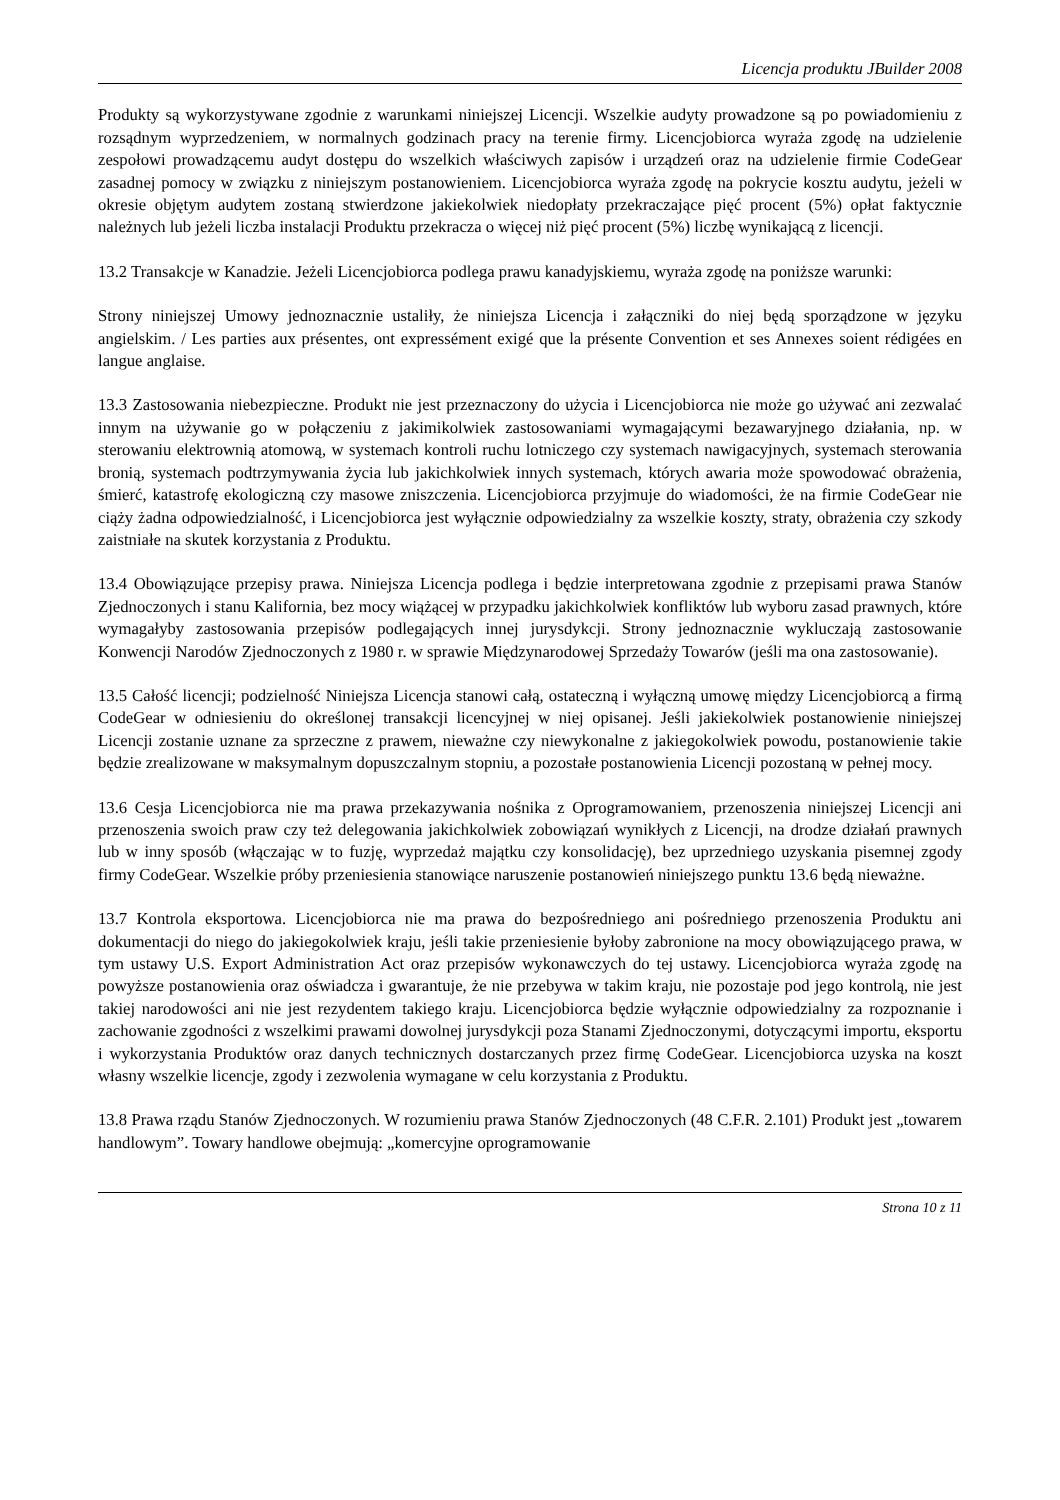Licencja produktu JBuilder 2008
Produkty są wykorzystywane zgodnie z warunkami niniejszej Licencji. Wszelkie audyty prowadzone są po powiadomieniu z rozsądnym wyprzedzeniem, w normalnych godzinach pracy na terenie firmy. Licencjobiorca wyraża zgodę na udzielenie zespołowi prowadzącemu audyt dostępu do wszelkich właściwych zapisów i urządzeń oraz na udzielenie firmie CodeGear zasadnej pomocy w związku z niniejszym postanowieniem. Licencjobiorca wyraża zgodę na pokrycie kosztu audytu, jeżeli w okresie objętym audytem zostaną stwierdzone jakiekolwiek niedopłaty przekraczające pięć procent (5%) opłat faktycznie należnych lub jeżeli liczba instalacji Produktu przekracza o więcej niż pięć procent (5%) liczbę wynikającą z licencji.
13.2 Transakcje w Kanadzie. Jeżeli Licencjobiorca podlega prawu kanadyjskiemu, wyraża zgodę na poniższe warunki:
Strony niniejszej Umowy jednoznacznie ustaliły, że niniejsza Licencja i załączniki do niej będą sporządzone w języku angielskim. / Les parties aux présentes, ont expressément exigé que la présente Convention et ses Annexes soient rédigées en langue anglaise.
13.3 Zastosowania niebezpieczne. Produkt nie jest przeznaczony do użycia i Licencjobiorca nie może go używać ani zezwalać innym na używanie go w połączeniu z jakimikolwiek zastosowaniami wymagającymi bezawaryjnego działania, np. w sterowaniu elektrownią atomową, w systemach kontroli ruchu lotniczego czy systemach nawigacyjnych, systemach sterowania bronią, systemach podtrzymywania życia lub jakichkolwiek innych systemach, których awaria może spowodować obrażenia, śmierć, katastrofę ekologiczną czy masowe zniszczenia. Licencjobiorca przyjmuje do wiadomości, że na firmie CodeGear nie ciąży żadna odpowiedzialność, i Licencjobiorca jest wyłącznie odpowiedzialny za wszelkie koszty, straty, obrażenia czy szkody zaistniałe na skutek korzystania z Produktu.
13.4 Obowiązujące przepisy prawa. Niniejsza Licencja podlega i będzie interpretowana zgodnie z przepisami prawa Stanów Zjednoczonych i stanu Kalifornia, bez mocy wiążącej w przypadku jakichkolwiek konfliktów lub wyboru zasad prawnych, które wymagałyby zastosowania przepisów podlegających innej jurysdykcji. Strony jednoznacznie wykluczają zastosowanie Konwencji Narodów Zjednoczonych z 1980 r. w sprawie Międzynarodowej Sprzedaży Towarów (jeśli ma ona zastosowanie).
13.5 Całość licencji; podzielność Niniejsza Licencja stanowi całą, ostateczną i wyłączną umowę między Licencjobiorcą a firmą CodeGear w odniesieniu do określonej transakcji licencyjnej w niej opisanej. Jeśli jakiekolwiek postanowienie niniejszej Licencji zostanie uznane za sprzeczne z prawem, nieważne czy niewykonalne z jakiegokolwiek powodu, postanowienie takie będzie zrealizowane w maksymalnym dopuszczalnym stopniu, a pozostałe postanowienia Licencji pozostaną w pełnej mocy.
13.6 Cesja Licencjobiorca nie ma prawa przekazywania nośnika z Oprogramowaniem, przenoszenia niniejszej Licencji ani przenoszenia swoich praw czy też delegowania jakichkolwiek zobowiązań wynikłych z Licencji, na drodze działań prawnych lub w inny sposób (włączając w to fuzję, wyprzedaż majątku czy konsolidację), bez uprzedniego uzyskania pisemnej zgody firmy CodeGear. Wszelkie próby przeniesienia stanowiące naruszenie postanowień niniejszego punktu 13.6 będą nieważne.
13.7 Kontrola eksportowa. Licencjobiorca nie ma prawa do bezpośredniego ani pośredniego przenoszenia Produktu ani dokumentacji do niego do jakiegokolwiek kraju, jeśli takie przeniesienie byłoby zabronione na mocy obowiązującego prawa, w tym ustawy U.S. Export Administration Act oraz przepisów wykonawczych do tej ustawy. Licencjobiorca wyraża zgodę na powyższe postanowienia oraz oświadcza i gwarantuje, że nie przebywa w takim kraju, nie pozostaje pod jego kontrolą, nie jest takiej narodowości ani nie jest rezydentem takiego kraju. Licencjobiorca będzie wyłącznie odpowiedzialny za rozpoznanie i zachowanie zgodności z wszelkimi prawami dowolnej jurysdykcji poza Stanami Zjednoczonymi, dotyczącymi importu, eksportu i wykorzystania Produktów oraz danych technicznych dostarczanych przez firmę CodeGear. Licencjobiorca uzyska na koszt własny wszelkie licencje, zgody i zezwolenia wymagane w celu korzystania z Produktu.
13.8 Prawa rządu Stanów Zjednoczonych. W rozumieniu prawa Stanów Zjednoczonych (48 C.F.R. 2.101) Produkt jest „towarem handlowym”. Towary handlowe obejmują: „komercyjne oprogramowanie
Strona 10 z 11